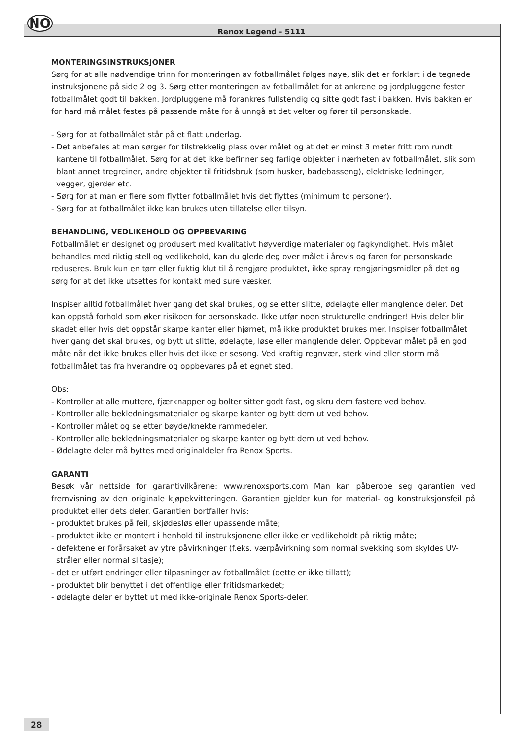NO
Renox Legend - 5111
MONTERINGSINSTRUKSJONER
Sørg for at alle nødvendige trinn for monteringen av fotballmålet følges nøye, slik det er forklart i de tegnede instruksjonene på side 2 og 3. Sørg etter monteringen av fotballmålet for at ankrene og jordpluggene fester fotballmålet godt til bakken. Jordpluggene må forankres fullstendig og sitte godt fast i bakken. Hvis bakken er for hard må målet festes på passende måte for å unngå at det velter og fører til personskade.
- Sørg for at fotballmålet står på et flatt underlag.
- Det anbefales at man sørger for tilstrekkelig plass over målet og at det er minst 3 meter fritt rom rundt kantene til fotballmålet. Sørg for at det ikke befinner seg farlige objekter i nærheten av fotballmålet, slik som blant annet tregreiner, andre objekter til fritidsbruk (som husker, badebasseng), elektriske ledninger, vegger, gjerder etc.
- Sørg for at man er flere som flytter fotballmålet hvis det flyttes (minimum to personer).
- Sørg for at fotballmålet ikke kan brukes uten tillatelse eller tilsyn.
BEHANDLING, VEDLIKEHOLD OG OPPBEVARING
Fotballmålet er designet og produsert med kvalitativt høyverdige materialer og fagkyndighet. Hvis målet behandles med riktig stell og vedlikehold, kan du glede deg over målet i årevis og faren for personskade reduseres. Bruk kun en tørr eller fuktig klut til å rengjøre produktet, ikke spray rengjøringsmidler på det og sørg for at det ikke utsettes for kontakt med sure væsker.
Inspiser alltid fotballmålet hver gang det skal brukes, og se etter slitte, ødelagte eller manglende deler. Det kan oppstå forhold som øker risikoen for personskade. Ikke utfør noen strukturelle endringer! Hvis deler blir skadet eller hvis det oppstår skarpe kanter eller hjørnet, må ikke produktet brukes mer. Inspiser fotballmålet hver gang det skal brukes, og bytt ut slitte, ødelagte, løse eller manglende deler. Oppbevar målet på en god måte når det ikke brukes eller hvis det ikke er sesong. Ved kraftig regnvær, sterk vind eller storm må fotballmålet tas fra hverandre og oppbevares på et egnet sted.
Obs:
- Kontroller at alle muttere, fjærknapper og bolter sitter godt fast, og skru dem fastere ved behov.
- Kontroller alle bekledningsmaterialer og skarpe kanter og bytt dem ut ved behov.
- Kontroller målet og se etter bøyde/knekte rammedeler.
- Kontroller alle bekledningsmaterialer og skarpe kanter og bytt dem ut ved behov.
- Ødelagte deler må byttes med originaldeler fra Renox Sports.
GARANTI
Besøk vår nettside for garantivilkårene: www.renoxsports.com Man kan påberope seg garantien ved fremvisning av den originale kjøpekvitteringen. Garantien gjelder kun for material- og konstruksjonsfeil på produktet eller dets deler. Garantien bortfaller hvis:
- produktet brukes på feil, skjødesløs eller upassende måte;
- produktet ikke er montert i henhold til instruksjonene eller ikke er vedlikeholdt på riktig måte;
- defektene er forårsaket av ytre påvirkninger (f.eks. værpåvirkning som normal svekking som skyldes UV-stråler eller normal slitasje);
- det er utført endringer eller tilpasninger av fotballmålet (dette er ikke tillatt);
- produktet blir benyttet i det offentlige eller fritidsmarkedet;
- ødelagte deler er byttet ut med ikke-originale Renox Sports-deler.
28